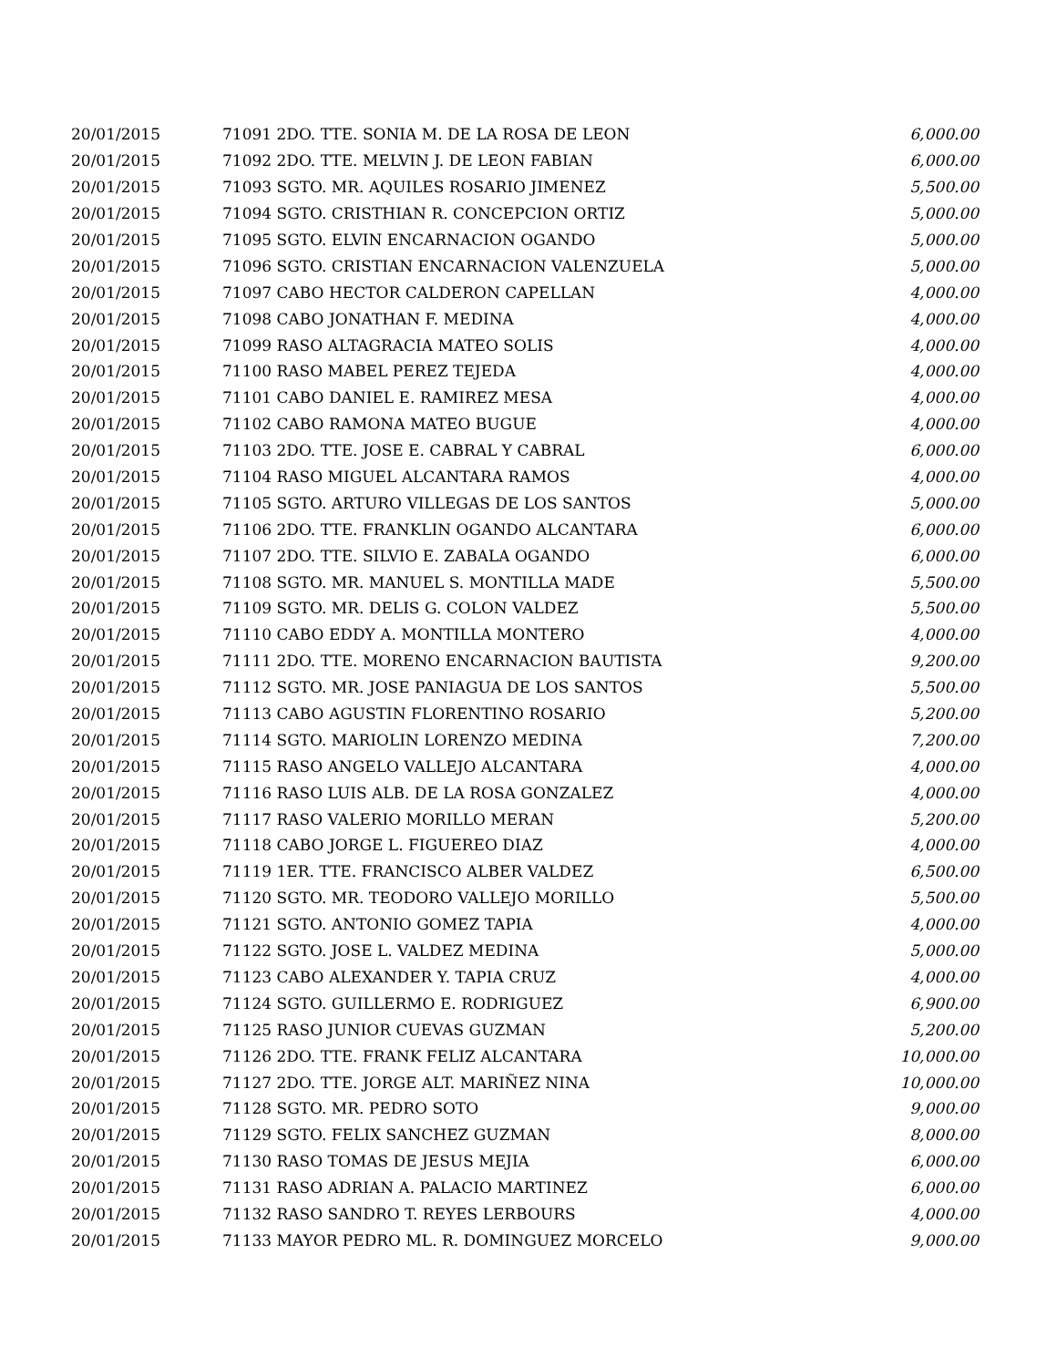| 20/01/2015 | 71091 2DO. TTE. SONIA M. DE LA ROSA DE LEON | 6,000.00 |
| 20/01/2015 | 71092 2DO. TTE. MELVIN J. DE LEON FABIAN | 6,000.00 |
| 20/01/2015 | 71093 SGTO. MR. AQUILES ROSARIO JIMENEZ | 5,500.00 |
| 20/01/2015 | 71094 SGTO. CRISTHIAN R. CONCEPCION ORTIZ | 5,000.00 |
| 20/01/2015 | 71095 SGTO. ELVIN ENCARNACION OGANDO | 5,000.00 |
| 20/01/2015 | 71096 SGTO. CRISTIAN ENCARNACION VALENZUELA | 5,000.00 |
| 20/01/2015 | 71097 CABO HECTOR CALDERON CAPELLAN | 4,000.00 |
| 20/01/2015 | 71098 CABO JONATHAN F. MEDINA | 4,000.00 |
| 20/01/2015 | 71099 RASO ALTAGRACIA MATEO SOLIS | 4,000.00 |
| 20/01/2015 | 71100 RASO MABEL PEREZ TEJEDA | 4,000.00 |
| 20/01/2015 | 71101 CABO DANIEL E. RAMIREZ MESA | 4,000.00 |
| 20/01/2015 | 71102 CABO RAMONA MATEO BUGUE | 4,000.00 |
| 20/01/2015 | 71103 2DO. TTE. JOSE E. CABRAL Y CABRAL | 6,000.00 |
| 20/01/2015 | 71104 RASO MIGUEL ALCANTARA RAMOS | 4,000.00 |
| 20/01/2015 | 71105 SGTO. ARTURO VILLEGAS DE LOS SANTOS | 5,000.00 |
| 20/01/2015 | 71106 2DO. TTE. FRANKLIN OGANDO ALCANTARA | 6,000.00 |
| 20/01/2015 | 71107 2DO. TTE. SILVIO E. ZABALA OGANDO | 6,000.00 |
| 20/01/2015 | 71108 SGTO. MR. MANUEL S. MONTILLA MADE | 5,500.00 |
| 20/01/2015 | 71109 SGTO. MR. DELIS G. COLON VALDEZ | 5,500.00 |
| 20/01/2015 | 71110 CABO EDDY A. MONTILLA MONTERO | 4,000.00 |
| 20/01/2015 | 71111 2DO. TTE. MORENO ENCARNACION BAUTISTA | 9,200.00 |
| 20/01/2015 | 71112 SGTO. MR. JOSE PANIAGUA DE LOS SANTOS | 5,500.00 |
| 20/01/2015 | 71113 CABO AGUSTIN FLORENTINO ROSARIO | 5,200.00 |
| 20/01/2015 | 71114 SGTO. MARIOLIN LORENZO MEDINA | 7,200.00 |
| 20/01/2015 | 71115 RASO ANGELO VALLEJO ALCANTARA | 4,000.00 |
| 20/01/2015 | 71116 RASO LUIS ALB. DE LA ROSA GONZALEZ | 4,000.00 |
| 20/01/2015 | 71117 RASO VALERIO MORILLO MERAN | 5,200.00 |
| 20/01/2015 | 71118 CABO JORGE L. FIGUEREO DIAZ | 4,000.00 |
| 20/01/2015 | 71119 1ER. TTE. FRANCISCO ALBER VALDEZ | 6,500.00 |
| 20/01/2015 | 71120 SGTO. MR. TEODORO VALLEJO MORILLO | 5,500.00 |
| 20/01/2015 | 71121 SGTO. ANTONIO GOMEZ TAPIA | 4,000.00 |
| 20/01/2015 | 71122 SGTO. JOSE L. VALDEZ MEDINA | 5,000.00 |
| 20/01/2015 | 71123 CABO ALEXANDER Y. TAPIA CRUZ | 4,000.00 |
| 20/01/2015 | 71124 SGTO. GUILLERMO E. RODRIGUEZ | 6,900.00 |
| 20/01/2015 | 71125 RASO JUNIOR CUEVAS GUZMAN | 5,200.00 |
| 20/01/2015 | 71126 2DO. TTE. FRANK FELIZ ALCANTARA | 10,000.00 |
| 20/01/2015 | 71127 2DO. TTE. JORGE ALT. MARIÑEZ NINA | 10,000.00 |
| 20/01/2015 | 71128 SGTO. MR. PEDRO SOTO | 9,000.00 |
| 20/01/2015 | 71129 SGTO. FELIX SANCHEZ GUZMAN | 8,000.00 |
| 20/01/2015 | 71130 RASO TOMAS DE JESUS MEJIA | 6,000.00 |
| 20/01/2015 | 71131 RASO ADRIAN A. PALACIO MARTINEZ | 6,000.00 |
| 20/01/2015 | 71132 RASO SANDRO T. REYES LERBOURS | 4,000.00 |
| 20/01/2015 | 71133 MAYOR PEDRO ML. R. DOMINGUEZ MORCELO | 9,000.00 |